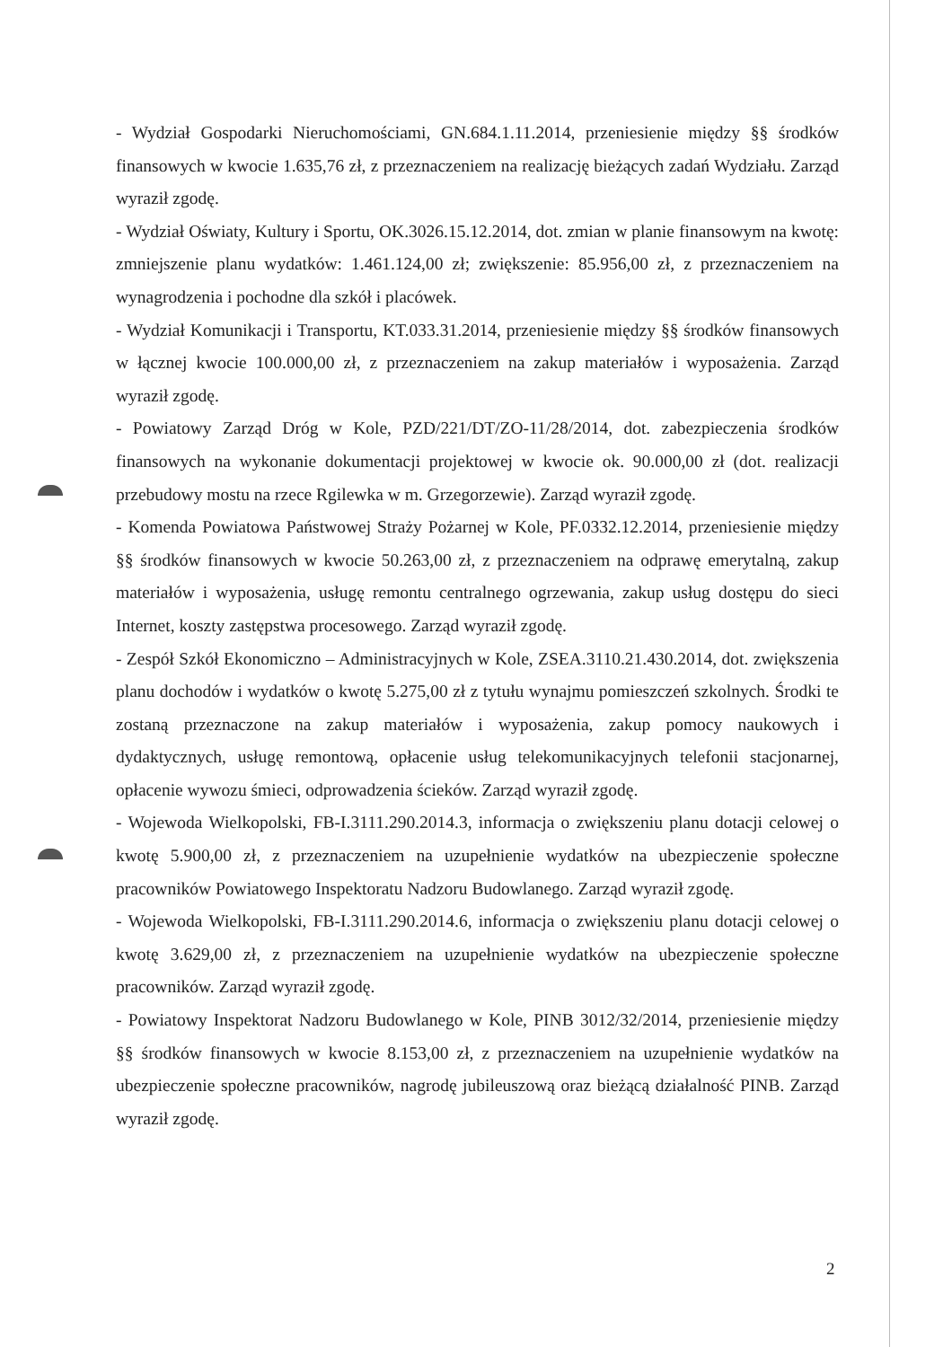- Wydział Gospodarki Nieruchomościami, GN.684.1.11.2014, przeniesienie między §§ środków finansowych w kwocie 1.635,76 zł, z przeznaczeniem na realizację bieżących zadań Wydziału. Zarząd wyraził zgodę.
- Wydział Oświaty, Kultury i Sportu, OK.3026.15.12.2014, dot. zmian w planie finansowym na kwotę: zmniejszenie planu wydatków: 1.461.124,00 zł; zwiększenie: 85.956,00 zł, z przeznaczeniem na wynagrodzenia i pochodne dla szkół i placówek.
- Wydział Komunikacji i Transportu, KT.033.31.2014, przeniesienie między §§ środków finansowych w łącznej kwocie 100.000,00 zł, z przeznaczeniem na zakup materiałów i wyposażenia. Zarząd wyraził zgodę.
- Powiatowy Zarząd Dróg w Kole, PZD/221/DT/ZO-11/28/2014, dot. zabezpieczenia środków finansowych na wykonanie dokumentacji projektowej w kwocie ok. 90.000,00 zł (dot. realizacji przebudowy mostu na rzece Rgilewka w m. Grzegorzewie). Zarząd wyraził zgodę.
- Komenda Powiatowa Państwowej Straży Pożarnej w Kole, PF.0332.12.2014, przeniesienie między §§ środków finansowych w kwocie 50.263,00 zł, z przeznaczeniem na odprawę emerytalną, zakup materiałów i wyposażenia, usługę remontu centralnego ogrzewania, zakup usług dostępu do sieci Internet, koszty zastępstwa procesowego. Zarząd wyraził zgodę.
- Zespół Szkół Ekonomiczno – Administracyjnych w Kole, ZSEA.3110.21.430.2014, dot. zwiększenia planu dochodów i wydatków o kwotę 5.275,00 zł z tytułu wynajmu pomieszczeń szkolnych. Środki te zostaną przeznaczone na zakup materiałów i wyposażenia, zakup pomocy naukowych i dydaktycznych, usługę remontową, opłacenie usług telekomunikacyjnych telefonii stacjonarnej, opłacenie wywozu śmieci, odprowadzenia ścieków. Zarząd wyraził zgodę.
- Wojewoda Wielkopolski, FB-I.3111.290.2014.3, informacja o zwiększeniu planu dotacji celowej o kwotę 5.900,00 zł, z przeznaczeniem na uzupełnienie wydatków na ubezpieczenie społeczne pracowników Powiatowego Inspektoratu Nadzoru Budowlanego. Zarząd wyraził zgodę.
- Wojewoda Wielkopolski, FB-I.3111.290.2014.6, informacja o zwiększeniu planu dotacji celowej o kwotę 3.629,00 zł, z przeznaczeniem na uzupełnienie wydatków na ubezpieczenie społeczne pracowników. Zarząd wyraził zgodę.
- Powiatowy Inspektorat Nadzoru Budowlanego w Kole, PINB 3012/32/2014, przeniesienie między §§ środków finansowych w kwocie 8.153,00 zł, z przeznaczeniem na uzupełnienie wydatków na ubezpieczenie społeczne pracowników, nagrodę jubileuszową oraz bieżącą działalność PINB. Zarząd wyraził zgodę.
2